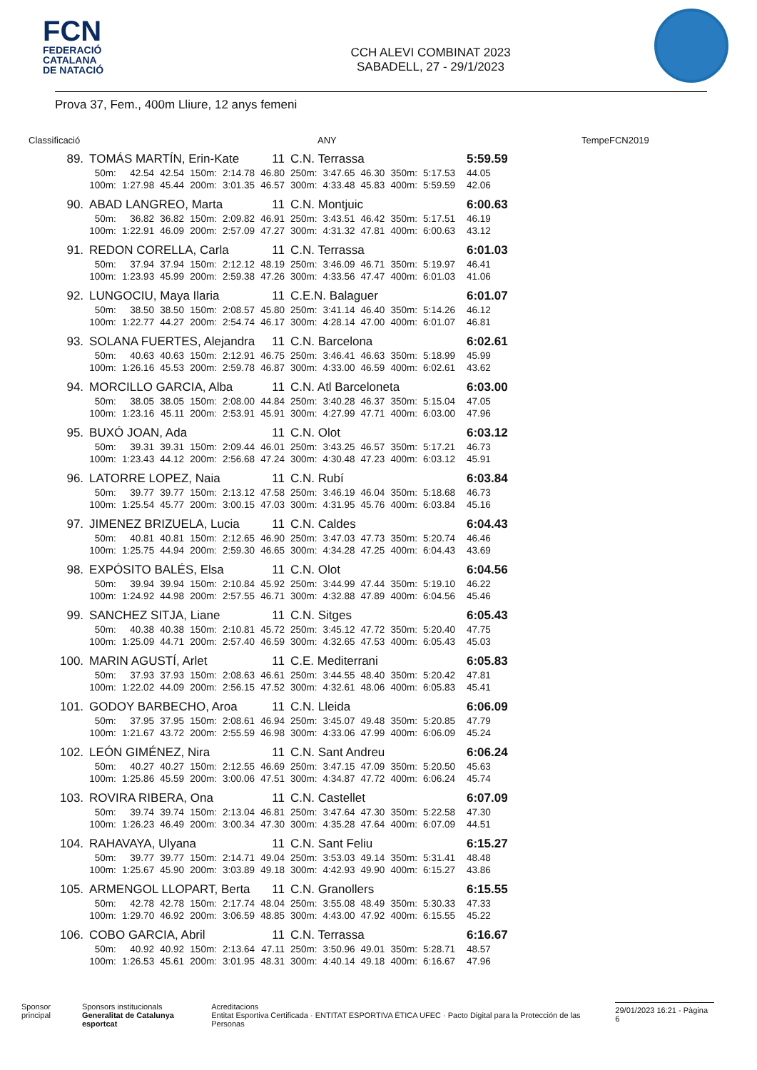FCN
FEDERACIÓ
CATALANA
DE NATACIÓ
CCH ALEVI COMBINAT 2023
SABADELL, 27 - 29/1/2023
Prova 37, Fem., 400m Lliure, 12 anys femeni
Classificació ANY TempeFCN2019
| 89. | TOMÁS MARTÍN, Erin-Kate | | | | | 11 | C.N. Terrassa | | | | | | 5:59.59 | |
| | 50m: | 42.54 | 42.54 | 150m: | 2:14.78 | 46.80 | 250m: | 3:47.65 | 46.30 | 350m: | 5:17.53 | | 44.05 | |
| | 100m: | 1:27.98 | 45.44 | 200m: | 3:01.35 | 46.57 | 300m: | 4:33.48 | 45.83 | 400m: | 5:59.59 | | 42.06 | |
| 90. | ABAD LANGREO, Marta | | | | | 11 | C.N. Montjuic | | | | | | 6:00.63 | |
| | 50m: | 36.82 | 36.82 | 150m: | 2:09.82 | 46.91 | 250m: | 3:43.51 | 46.42 | 350m: | 5:17.51 | | 46.19 | |
| | 100m: | 1:22.91 | 46.09 | 200m: | 2:57.09 | 47.27 | 300m: | 4:31.32 | 47.81 | 400m: | 6:00.63 | | 43.12 | |
| 91. | REDON CORELLA, Carla | | | | | 11 | C.N. Terrassa | | | | | | 6:01.03 | |
| | 50m: | 37.94 | 37.94 | 150m: | 2:12.12 | 48.19 | 250m: | 3:46.09 | 46.71 | 350m: | 5:19.97 | | 46.41 | |
| | 100m: | 1:23.93 | 45.99 | 200m: | 2:59.38 | 47.26 | 300m: | 4:33.56 | 47.47 | 400m: | 6:01.03 | | 41.06 | |
| 92. | LUNGOCIU, Maya Ilaria | | | | | 11 | C.E.N. Balaguer | | | | | | 6:01.07 | |
| | 50m: | 38.50 | 38.50 | 150m: | 2:08.57 | 45.80 | 250m: | 3:41.14 | 46.40 | 350m: | 5:14.26 | | 46.12 | |
| | 100m: | 1:22.77 | 44.27 | 200m: | 2:54.74 | 46.17 | 300m: | 4:28.14 | 47.00 | 400m: | 6:01.07 | | 46.81 | |
| 93. | SOLANA FUERTES, Alejandra | | | | | 11 | C.N. Barcelona | | | | | | 6:02.61 | |
| | 50m: | 40.63 | 40.63 | 150m: | 2:12.91 | 46.75 | 250m: | 3:46.41 | 46.63 | 350m: | 5:18.99 | | 45.99 | |
| | 100m: | 1:26.16 | 45.53 | 200m: | 2:59.78 | 46.87 | 300m: | 4:33.00 | 46.59 | 400m: | 6:02.61 | | 43.62 | |
| 94. | MORCILLO GARCIA, Alba | | | | | 11 | C.N. Atl Barceloneta | | | | | | 6:03.00 | |
| | 50m: | 38.05 | 38.05 | 150m: | 2:08.00 | 44.84 | 250m: | 3:40.28 | 46.37 | 350m: | 5:15.04 | | 47.05 | |
| | 100m: | 1:23.16 | 45.11 | 200m: | 2:53.91 | 45.91 | 300m: | 4:27.99 | 47.71 | 400m: | 6:03.00 | | 47.96 | |
| 95. | BUXÓ JOAN, Ada | | | | | 11 | C.N. Olot | | | | | | 6:03.12 | |
| | 50m: | 39.31 | 39.31 | 150m: | 2:09.44 | 46.01 | 250m: | 3:43.25 | 46.57 | 350m: | 5:17.21 | | 46.73 | |
| | 100m: | 1:23.43 | 44.12 | 200m: | 2:56.68 | 47.24 | 300m: | 4:30.48 | 47.23 | 400m: | 6:03.12 | | 45.91 | |
| 96. | LATORRE LOPEZ, Naia | | | | | 11 | C.N. Rubí | | | | | | 6:03.84 | |
| | 50m: | 39.77 | 39.77 | 150m: | 2:13.12 | 47.58 | 250m: | 3:46.19 | 46.04 | 350m: | 5:18.68 | | 46.73 | |
| | 100m: | 1:25.54 | 45.77 | 200m: | 3:00.15 | 47.03 | 300m: | 4:31.95 | 45.76 | 400m: | 6:03.84 | | 45.16 | |
| 97. | JIMENEZ BRIZUELA, Lucia | | | | | 11 | C.N. Caldes | | | | | | 6:04.43 | |
| | 50m: | 40.81 | 40.81 | 150m: | 2:12.65 | 46.90 | 250m: | 3:47.03 | 47.73 | 350m: | 5:20.74 | | 46.46 | |
| | 100m: | 1:25.75 | 44.94 | 200m: | 2:59.30 | 46.65 | 300m: | 4:34.28 | 47.25 | 400m: | 6:04.43 | | 43.69 | |
| 98. | EXPÓSITO BALÉS, Elsa | | | | | 11 | C.N. Olot | | | | | | 6:04.56 | |
| | 50m: | 39.94 | 39.94 | 150m: | 2:10.84 | 45.92 | 250m: | 3:44.99 | 47.44 | 350m: | 5:19.10 | | 46.22 | |
| | 100m: | 1:24.92 | 44.98 | 200m: | 2:57.55 | 46.71 | 300m: | 4:32.88 | 47.89 | 400m: | 6:04.56 | | 45.46 | |
| 99. | SANCHEZ SITJA, Liane | | | | | 11 | C.N. Sitges | | | | | | 6:05.43 | |
| | 50m: | 40.38 | 40.38 | 150m: | 2:10.81 | 45.72 | 250m: | 3:45.12 | 47.72 | 350m: | 5:20.40 | | 47.75 | |
| | 100m: | 1:25.09 | 44.71 | 200m: | 2:57.40 | 46.59 | 300m: | 4:32.65 | 47.53 | 400m: | 6:05.43 | | 45.03 | |
| 100. | MARIN AGUSTÍ, Arlet | | | | | 11 | C.E. Mediterrani | | | | | | 6:05.83 | |
| | 50m: | 37.93 | 37.93 | 150m: | 2:08.63 | 46.61 | 250m: | 3:44.55 | 48.40 | 350m: | 5:20.42 | | 47.81 | |
| | 100m: | 1:22.02 | 44.09 | 200m: | 2:56.15 | 47.52 | 300m: | 4:32.61 | 48.06 | 400m: | 6:05.83 | | 45.41 | |
| 101. | GODOY BARBECHO, Aroa | | | | | 11 | C.N. Lleida | | | | | | 6:06.09 | |
| | 50m: | 37.95 | 37.95 | 150m: | 2:08.61 | 46.94 | 250m: | 3:45.07 | 49.48 | 350m: | 5:20.85 | | 47.79 | |
| | 100m: | 1:21.67 | 43.72 | 200m: | 2:55.59 | 46.98 | 300m: | 4:33.06 | 47.99 | 400m: | 6:06.09 | | 45.24 | |
| 102. | LEÓN GIMÉNEZ, Nira | | | | | 11 | C.N. Sant Andreu | | | | | | 6:06.24 | |
| | 50m: | 40.27 | 40.27 | 150m: | 2:12.55 | 46.69 | 250m: | 3:47.15 | 47.09 | 350m: | 5:20.50 | | 45.63 | |
| | 100m: | 1:25.86 | 45.59 | 200m: | 3:00.06 | 47.51 | 300m: | 4:34.87 | 47.72 | 400m: | 6:06.24 | | 45.74 | |
| 103. | ROVIRA RIBERA, Ona | | | | | 11 | C.N. Castellet | | | | | | 6:07.09 | |
| | 50m: | 39.74 | 39.74 | 150m: | 2:13.04 | 46.81 | 250m: | 3:47.64 | 47.30 | 350m: | 5:22.58 | | 47.30 | |
| | 100m: | 1:26.23 | 46.49 | 200m: | 3:00.34 | 47.30 | 300m: | 4:35.28 | 47.64 | 400m: | 6:07.09 | | 44.51 | |
| 104. | RAHAVAYA, Ulyana | | | | | 11 | C.N. Sant Feliu | | | | | | 6:15.27 | |
| | 50m: | 39.77 | 39.77 | 150m: | 2:14.71 | 49.04 | 250m: | 3:53.03 | 49.14 | 350m: | 5:31.41 | | 48.48 | |
| | 100m: | 1:25.67 | 45.90 | 200m: | 3:03.89 | 49.18 | 300m: | 4:42.93 | 49.90 | 400m: | 6:15.27 | | 43.86 | |
| 105. | ARMENGOL LLOPART, Berta | | | | | 11 | C.N. Granollers | | | | | | 6:15.55 | |
| | 50m: | 42.78 | 42.78 | 150m: | 2:17.74 | 48.04 | 250m: | 3:55.08 | 48.49 | 350m: | 5:30.33 | | 47.33 | |
| | 100m: | 1:29.70 | 46.92 | 200m: | 3:06.59 | 48.85 | 300m: | 4:43.00 | 47.92 | 400m: | 6:15.55 | | 45.22 | |
| 106. | COBO GARCIA, Abril | | | | | 11 | C.N. Terrassa | | | | | | 6:16.67 | |
| | 50m: | 40.92 | 40.92 | 150m: | 2:13.64 | 47.11 | 250m: | 3:50.96 | 49.01 | 350m: | 5:28.71 | | 48.57 | |
| | 100m: | 1:26.53 | 45.61 | 200m: | 3:01.95 | 48.31 | 300m: | 4:40.14 | 49.18 | 400m: | 6:16.67 | | 47.96 | |
Sponsor principal Sponsors institucionals
Generalitat de Catalunya esportcat Acreditacions
Entitat Esportiva Certificada · ENTITAT ESPORTIVA ÈTICA UFEC · Pacto Digital para la Protección de las Personas 29/01/2023 16:21 - Pàgina 6